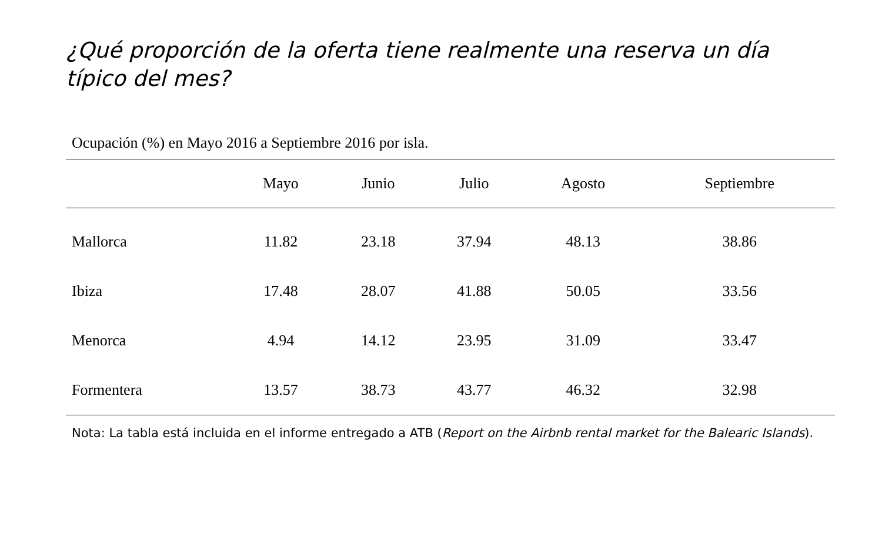¿Qué proporción de la oferta tiene realmente una reserva un día típico del mes?
Ocupación (%) en Mayo 2016 a Septiembre 2016 por isla.
| | Mayo | Junio | Julio | Agosto | Septiembre |
| --- | --- | --- | --- | --- | --- |
| Mallorca | 11.82 | 23.18 | 37.94 | 48.13 | 38.86 |
| Ibiza | 17.48 | 28.07 | 41.88 | 50.05 | 33.56 |
| Menorca | 4.94 | 14.12 | 23.95 | 31.09 | 33.47 |
| Formentera | 13.57 | 38.73 | 43.77 | 46.32 | 32.98 |
Nota: La tabla está incluida en el informe entregado a ATB (Report on the Airbnb rental market for the Balearic Islands).